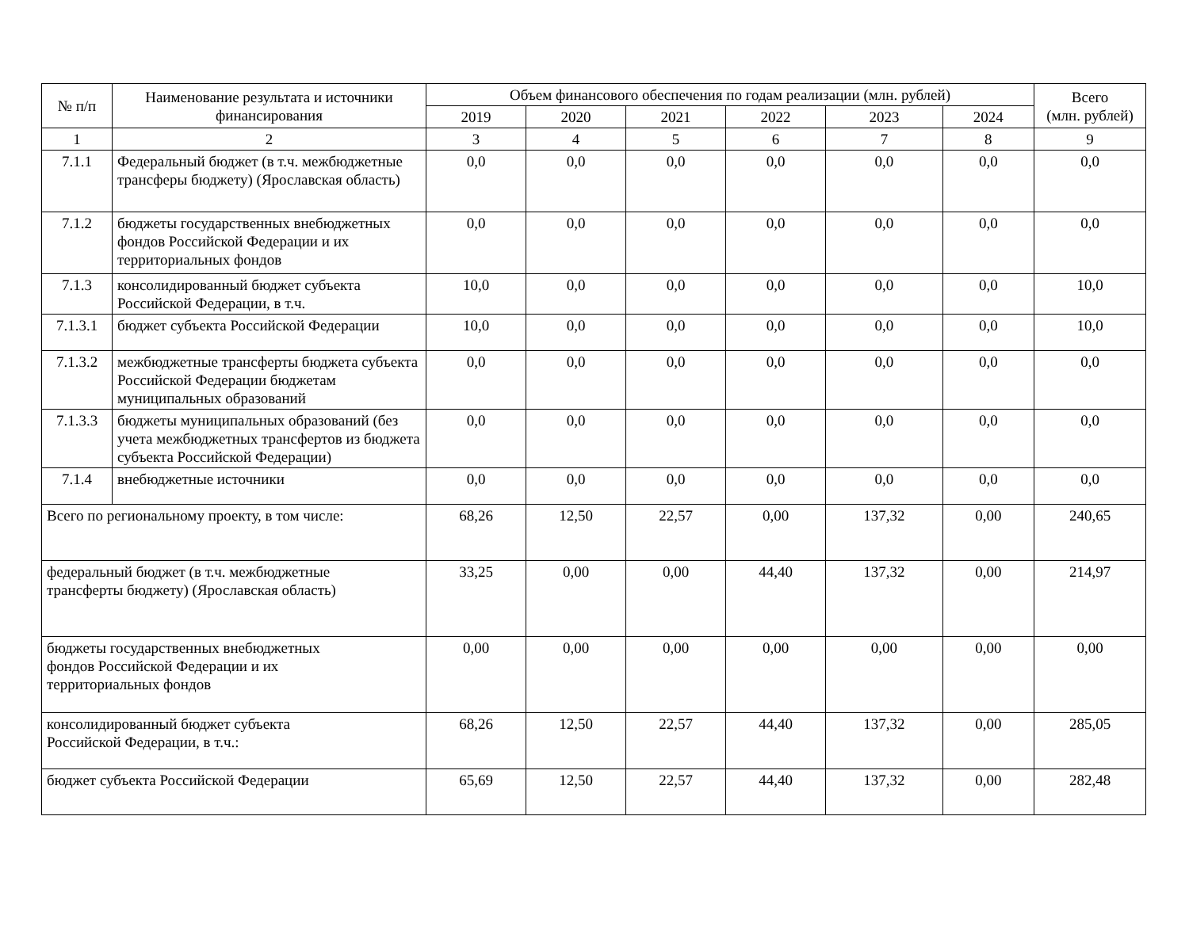| № п/п | Наименование результата и источники финансирования | Объем финансового обеспечения по годам реализации (млн. рублей) | | | | | | Всего (млн. рублей) |
| --- | --- | --- | --- | --- | --- | --- | --- | --- |
| | | 2019 | 2020 | 2021 | 2022 | 2023 | 2024 | |
| 1 | 2 | 3 | 4 | 5 | 6 | 7 | 8 | 9 |
| 7.1.1 | Федеральный бюджет (в т.ч. межбюджетные трансферы бюджету) (Ярославская область) | 0,0 | 0,0 | 0,0 | 0,0 | 0,0 | 0,0 | 0,0 |
| 7.1.2 | бюджеты государственных внебюджетных фондов Российской Федерации и их территориальных фондов | 0,0 | 0,0 | 0,0 | 0,0 | 0,0 | 0,0 | 0,0 |
| 7.1.3 | консолидированный бюджет субъекта Российской Федерации, в т.ч. | 10,0 | 0,0 | 0,0 | 0,0 | 0,0 | 0,0 | 10,0 |
| 7.1.3.1 | бюджет субъекта Российской Федерации | 10,0 | 0,0 | 0,0 | 0,0 | 0,0 | 0,0 | 10,0 |
| 7.1.3.2 | межбюджетные трансферты бюджета субъекта Российской Федерации бюджетам муниципальных образований | 0,0 | 0,0 | 0,0 | 0,0 | 0,0 | 0,0 | 0,0 |
| 7.1.3.3 | бюджеты муниципальных образований (без учета межбюджетных трансфертов из бюджета субъекта Российской Федерации) | 0,0 | 0,0 | 0,0 | 0,0 | 0,0 | 0,0 | 0,0 |
| 7.1.4 | внебюджетные источники | 0,0 | 0,0 | 0,0 | 0,0 | 0,0 | 0,0 | 0,0 |
| Всего по региональному проекту, в том числе: | | 68,26 | 12,50 | 22,57 | 0,00 | 137,32 | 0,00 | 240,65 |
| федеральный бюджет (в т.ч. межбюджетные трансферты бюджету) (Ярославская область) | | 33,25 | 0,00 | 0,00 | 44,40 | 137,32 | 0,00 | 214,97 |
| бюджеты государственных внебюджетных фондов Российской Федерации и их территориальных фондов | | 0,00 | 0,00 | 0,00 | 0,00 | 0,00 | 0,00 | 0,00 |
| консолидированный бюджет субъекта Российской Федерации, в т.ч.: | | 68,26 | 12,50 | 22,57 | 44,40 | 137,32 | 0,00 | 285,05 |
| бюджет субъекта Российской Федерации | | 65,69 | 12,50 | 22,57 | 44,40 | 137,32 | 0,00 | 282,48 |